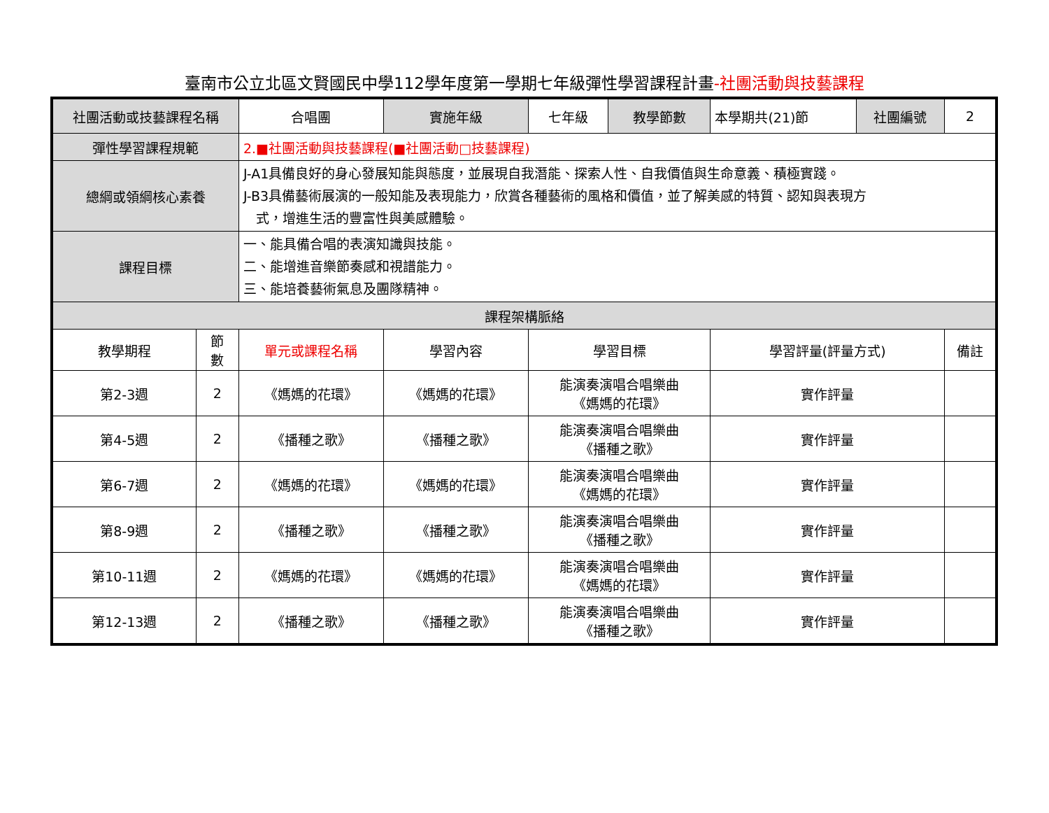臺南市公立北區文賢國民中學112學年度第一學期七年級彈性學習課程計畫-社團活動與技藝課程
| 社團活動或技藝課程名稱 | | 合唱團 | | 實施年級 | 七年級 | 教學節數 | 本學期共(21)節 | 社團編號 | 2 |
| 彈性學習課程規範 | | 2.■社團活動與技藝課程(■社團活動□技藝課程) | | | | | | | |
| 總綱或領綱核心素養 | | J-A1具備良好的身心發展知能與態度，並展現自我潛能、探索人性、自我價值與生命意義、積極實踐。 J-B3具備藝術展演的一般知能及表現能力，欣賞各種藝術的風格和價值，並了解美感的特質、認知與表現方 式，增進生活的豐富性與美感體驗。 | | | | | | | |
| 課程目標 | | 一、能具備合唱的表演知識與技能。 二、能增進音樂節奏感和視譜能力。 三、能培養藝術氣息及團隊精神。 | | | | | | | |
| 課程架構脈絡 | | | | | | | | | |
| 教學期程 | 節 數 | 單元或課程名稱 | 學習內容 | | 學習目標 | | 學習評量(評量方式) | | 備註 |
| 第2-3週 | 2 | 《媽媽的花環》 | 《媽媽的花環》 | | 能演奏演唱合唱樂曲 《媽媽的花環》 | | 實作評量 | | |
| 第4-5週 | 2 | 《播種之歌》 | 《播種之歌》 | | 能演奏演唱合唱樂曲 《播種之歌》 | | 實作評量 | | |
| 第6-7週 | 2 | 《媽媽的花環》 | 《媽媽的花環》 | | 能演奏演唱合唱樂曲 《媽媽的花環》 | | 實作評量 | | |
| 第8-9週 | 2 | 《播種之歌》 | 《播種之歌》 | | 能演奏演唱合唱樂曲 《播種之歌》 | | 實作評量 | | |
| 第10-11週 | 2 | 《媽媽的花環》 | 《媽媽的花環》 | | 能演奏演唱合唱樂曲 《媽媽的花環》 | | 實作評量 | | |
| 第12-13週 | 2 | 《播種之歌》 | 《播種之歌》 | | 能演奏演唱合唱樂曲 《播種之歌》 | | 實作評量 | | |